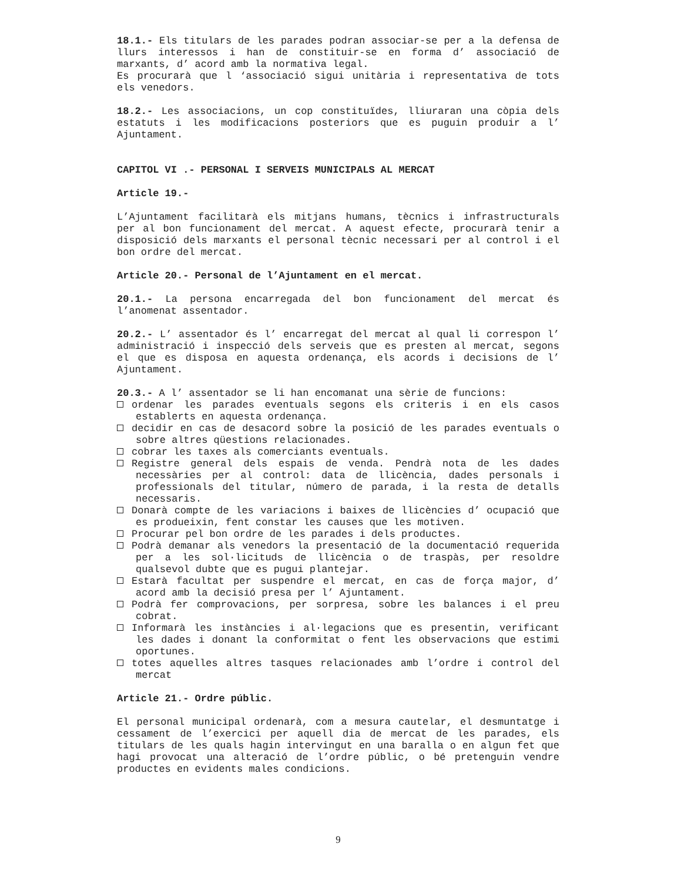18.1.- Els titulars de les parades podran associar-se per a la defensa de llurs interessos i han de constituir-se en forma d’ associació de marxants, d’ acord amb la normativa legal.
Es procurarà que l ‘associació sigui unitària i representativa de tots els venedors.
18.2.- Les associacions, un cop constituïdes, lliuraran una còpia dels estatuts i les modificacions posteriors que es puguin produir a l’ Ajuntament.
CAPITOL VI .- PERSONAL I SERVEIS MUNICIPALS AL MERCAT
Article 19.-
L’Ajuntament facilitarà els mitjans humans, tècnics i infrastructurals per al bon funcionament del mercat. A aquest efecte, procurarà tenir a disposició dels marxants el personal tècnic necessari per al control i el bon ordre del mercat.
Article 20.- Personal de l’Ajuntament en el mercat.
20.1.- La persona encarregada del bon funcionament del mercat és l’anomenat assentador.
20.2.- L’ assentador és l’ encarregat del mercat al qual li correspon l’ administració i inspecció dels serveis que es presten al mercat, segons el que es disposa en aquesta ordenança, els acords i decisions de l’ Ajuntament.
20.3.- A l’ assentador se li han encomanat una sèrie de funcions:
ordenar les parades eventuals segons els criteris i en els casos establerts en aquesta ordenança.
decidir en cas de desacord sobre la posició de les parades eventuals o sobre altres qüestions relacionades.
cobrar les taxes als comerciants eventuals.
Registre general dels espais de venda. Pendrà nota de les dades necessàries per al control: data de llicència, dades personals i professionals del titular, número de parada, i la resta de detalls necessaris.
Donarà compte de les variacions i baixes de llicències d’ ocupació que es produeixin, fent constar les causes que les motiven.
Procurar pel bon ordre de les parades i dels productes.
Podrà demanar als venedors la presentació de la documentació requerida per a les sol·licituds de llicència o de traspàs, per resoldre qualsevol dubte que es pugui plantejar.
Estarà facultat per suspendre el mercat, en cas de força major, d’ acord amb la decisió presa per l’ Ajuntament.
Podrà fer comprovacions, per sorpresa, sobre les balances i el preu cobrat.
Informarà les instàncies i al·legacions que es presentin, verificant les dades i donant la conformitat o fent les observacions que estimi oportunes.
totes aquelles altres tasques relacionades amb l’ordre i control del mercat
Article 21.- Ordre públic.
El personal municipal ordenarà, com a mesura cautelar, el desmuntatge i cessament de l’exercici per aquell dia de mercat de les parades, els titulars de les quals hagin intervingut en una baralla o en algun fet que hagi provocat una alteració de l’ordre públic, o bé pretenguin vendre productes en evidents males condicions.
9